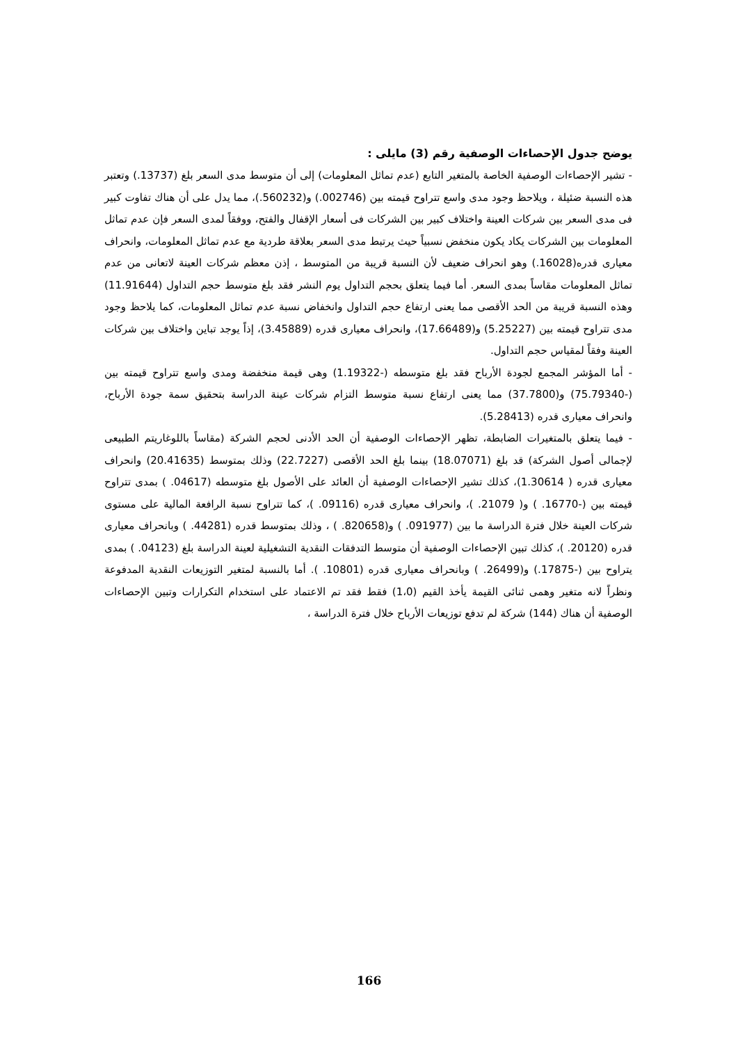يوضح جدول الإحصاءات الوصفية رقم (3) مايلى :
- تشير الإحصاءات الوصفية الخاصة بالمتغير التابع (عدم تماثل المعلومات) إلى أن متوسط مدى السعر بلغ (13737.) وتعتبر هذه النسبة ضئيلة ، ويلاحظ وجود مدى واسع تتراوح قيمته بين (002746.) و(560232.)، مما يدل على أن هناك تفاوت كبير فى مدى السعر بين شركات العينة واختلاف كبير بين الشركات فى أسعار الإقفال والفتح، ووفقاً لمدى السعر فإن عدم تماثل المعلومات بين الشركات يكاد يكون منخفض نسبياً حيث يرتبط مدى السعر بعلاقة طردية مع عدم تماثل المعلومات، وانحراف معيارى قدره(16028.) وهو انحراف ضعيف لأن النسبة قريبة من المتوسط ، إذن معظم شركات العينة لاتعانى من عدم تماثل المعلومات مقاساً بمدى السعر. أما فيما يتعلق بحجم التداول يوم النشر فقد بلغ متوسط حجم التداول (11.91644) وهذه النسبة قريبة من الحد الأقصى مما يعنى ارتفاع حجم التداول وانخفاض نسبة عدم تماثل المعلومات، كما يلاحظ وجود مدى تتراوح قيمته بين (5.25227) و(17.66489)، وانحراف معيارى قدره (3.45889)، إذاً يوجد تباين واختلاف بين شركات العينة وفقاً لمقياس حجم التداول.
- أما المؤشر المجمع لجودة الأرباح فقد بلغ متوسطه (-1.19322) وهى قيمة منخفضة ومدى واسع تتراوح قيمته بين (-75.79340) و(37.7800) مما يعنى ارتفاع نسبة متوسط التزام شركات عينة الدراسة بتحقيق سمة جودة الأرباح، وانحراف معيارى قدره (5.28413).
- فيما يتعلق بالمتغيرات الضابطة، تظهر الإحصاءات الوصفية أن الحد الأدنى لحجم الشركة (مقاساً باللوغاريتم الطبيعى لإجمالى أصول الشركة) قد بلغ (18.07071) بينما بلغ الحد الأقصى (22.7227) وذلك بمتوسط (20.41635) وانحراف معيارى قدره ( 1.30614)، كذلك تشير الإحصاءات الوصفية أن العائد على الأصول بلغ متوسطه (04617. ) بمدى تتراوح قيمته بين (-16770. ) و( 21079. )، وانحراف معيارى قدره (09116. )، كما تتراوح نسبة الرافعة المالية على مستوى شركات العينة خلال فترة الدراسة ما بين (091977. ) و(820658. ) ، وذلك بمتوسط قدره (44281. ) وبانحراف معيارى قدره (20120. )، كذلك تبين الإحصاءات الوصفية أن متوسط التدفقات النقدية التشغيلية لعينة الدراسة بلغ (04123. ) بمدى يتراوح بين (-17875.) و(26499. ) وبانحراف معيارى قدره (10801. ). أما بالنسبة لمتغير التوزيعات النقدية المدفوعة ونظراً لانه متغير وهمى ثنائى القيمة يأخذ القيم (1،0) فقط فقد تم الاعتماد على استخدام التكرارات وتبين الإحصاءات الوصفية أن هناك (144) شركة لم تدفع توزيعات الأرباح خلال فترة الدراسة ،
166